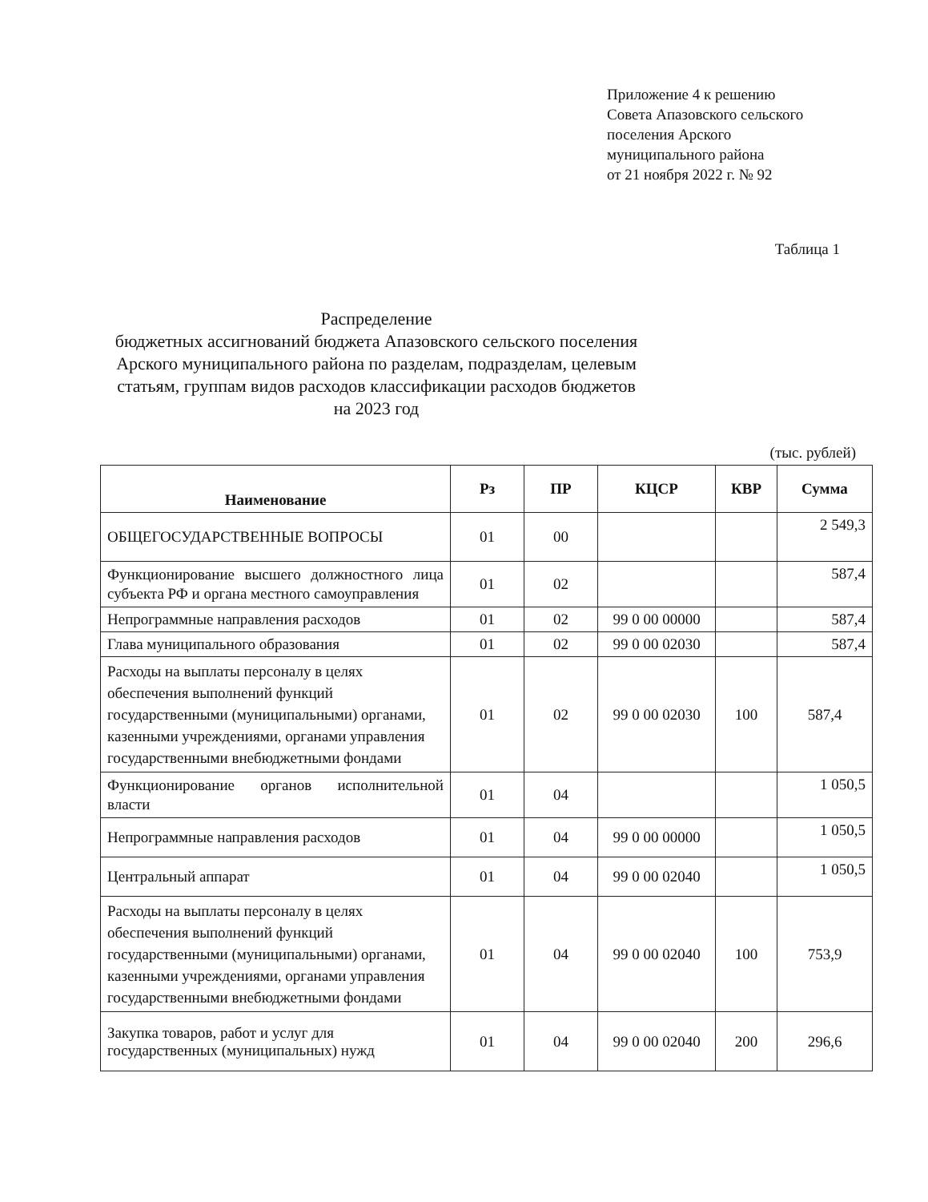Приложение 4 к решению
Совета Апазовского сельского
поселения Арского
муниципального района
от 21 ноября 2022 г. № 92
Таблица 1
Распределение
бюджетных ассигнований бюджета Апазовского сельского поселения Арского муниципального района по разделам, подразделам, целевым статьям, группам видов расходов классификации расходов бюджетов
на 2023 год
(тыс. рублей)
| Наименование | Рз | ПР | КЦСР | КВР | Сумма |
| --- | --- | --- | --- | --- | --- |
| ОБЩЕГОСУДАРСТВЕННЫЕ ВОПРОСЫ | 01 | 00 | | | 2 549,3 |
| Функционирование высшего должностного лица субъекта РФ и органа местного самоуправления | 01 | 02 | | | 587,4 |
| Непрограммные направления расходов | 01 | 02 | 99 0 00 00000 | | 587,4 |
| Глава муниципального образования | 01 | 02 | 99 0 00 02030 | | 587,4 |
| Расходы на выплаты персоналу в целях обеспечения выполнений функций государственными (муниципальными) органами, казенными учреждениями, органами управления государственными внебюджетными фондами | 01 | 02 | 99 0 00 02030 | 100 | 587,4 |
| Функционирование органов исполнительной власти | 01 | 04 | | | 1 050,5 |
| Непрограммные направления расходов | 01 | 04 | 99 0 00 00000 | | 1 050,5 |
| Центральный аппарат | 01 | 04 | 99 0 00 02040 | | 1 050,5 |
| Расходы на выплаты персоналу в целях обеспечения выполнений функций государственными (муниципальными) органами, казенными учреждениями, органами управления государственными внебюджетными фондами | 01 | 04 | 99 0 00 02040 | 100 | 753,9 |
| Закупка товаров, работ и услуг для государственных (муниципальных) нужд | 01 | 04 | 99 0 00 02040 | 200 | 296,6 |